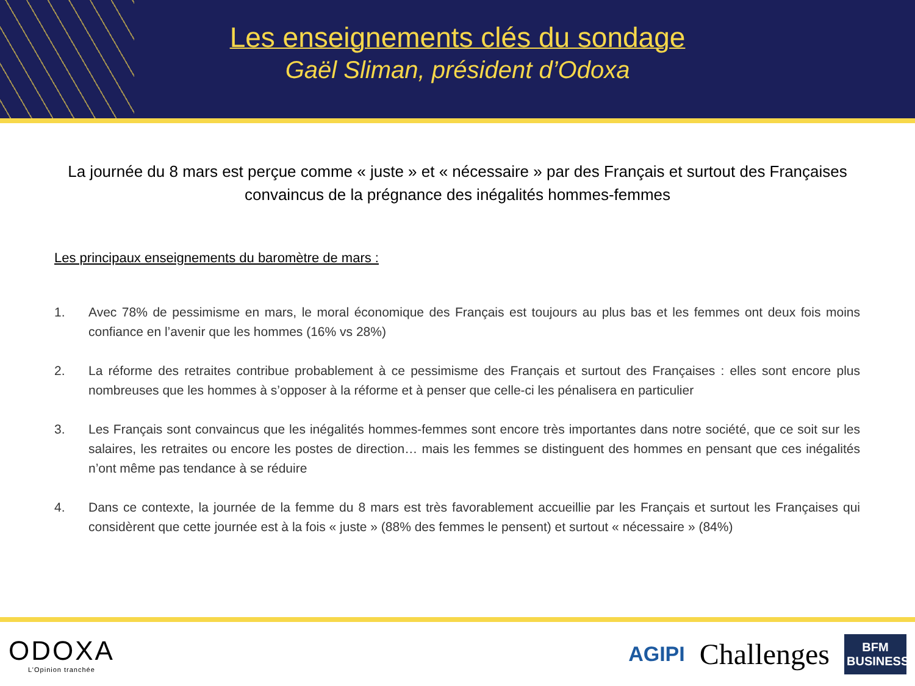Les enseignements clés du sondage
Gaël Sliman, président d’Odoxa
La journée du 8 mars est perçue comme « juste » et « nécessaire » par des Français et surtout des Françaises convaincus de la prégnance des inégalités hommes-femmes
Les principaux enseignements du baromètre de mars :
1. Avec 78% de pessimisme en mars, le moral économique des Français est toujours au plus bas et les femmes ont deux fois moins confiance en l’avenir que les hommes (16% vs 28%)
2. La réforme des retraites contribue probablement à ce pessimisme des Français et surtout des Françaises : elles sont encore plus nombreuses que les hommes à s’opposer à la réforme et à penser que celle-ci les pénalisera en particulier
3. Les Français sont convaincus que les inégalités hommes-femmes sont encore très importantes dans notre société, que ce soit sur les salaires, les retraites ou encore les postes de direction… mais les femmes se distinguent des hommes en pensant que ces inégalités n’ont même pas tendance à se réduire
4. Dans ce contexte, la journée de la femme du 8 mars est très favorablement accueillie par les Français et surtout les Françaises qui considèrent que cette journée est à la fois « juste » (88% des femmes le pensent) et surtout « nécessaire » (84%)
ODOXA
L’Opinion tranchée
AGIPI Challenges
BFM BUSINESS